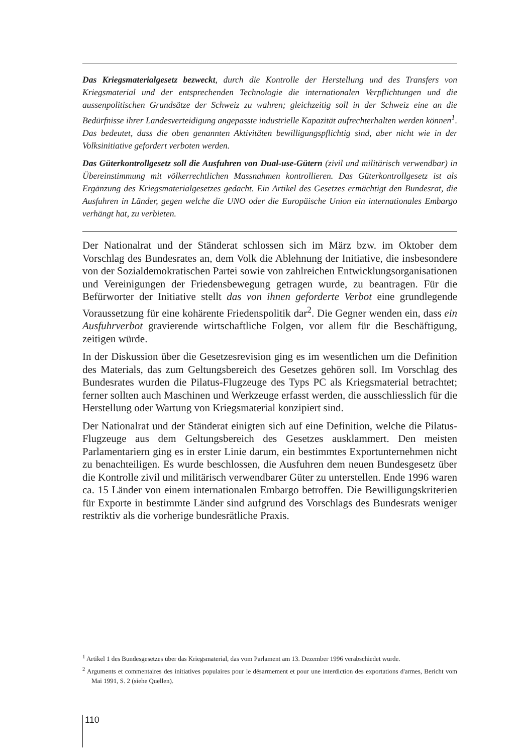Das Kriegsmaterialgesetz bezweckt, durch die Kontrolle der Herstellung und des Transfers von Kriegsmaterial und der entsprechenden Technologie die internationalen Verpflichtungen und die aussenpolitischen Grundsätze der Schweiz zu wahren; gleichzeitig soll in der Schweiz eine an die Bedürfnisse ihrer Landesverteidigung angepasste industrielle Kapazität aufrechterhalten werden können<sup>1</sup>. Das bedeutet, dass die oben genannten Aktivitäten bewilligungspflichtig sind, aber nicht wie in der Volksinitiative gefordert verboten werden.
Das Güterkontrollgesetz soll die Ausfuhren von Dual-use-Gütern (zivil und militärisch verwendbar) in Übereinstimmung mit völkerrechtlichen Massnahmen kontrollieren. Das Güterkontrollgesetz ist als Ergänzung des Kriegsmaterialgesetzes gedacht. Ein Artikel des Gesetzes ermächtigt den Bundesrat, die Ausfuhren in Länder, gegen welche die UNO oder die Europäische Union ein internationales Embargo verhängt hat, zu verbieten.
Der Nationalrat und der Ständerat schlossen sich im März bzw. im Oktober dem Vorschlag des Bundesrates an, dem Volk die Ablehnung der Initiative, die insbesondere von der Sozialdemokratischen Partei sowie von zahlreichen Entwicklungsorganisationen und Vereinigungen der Friedensbewegung getragen wurde, zu beantragen. Für die Befürworter der Initiative stellt das von ihnen geforderte Verbot eine grundlegende Voraussetzung für eine kohärente Friedenspolitik dar<sup>2</sup>. Die Gegner wenden ein, dass ein Ausfuhrverbot gravierende wirtschaftliche Folgen, vor allem für die Beschäftigung, zeitigen würde.
In der Diskussion über die Gesetzesrevision ging es im wesentlichen um die Definition des Materials, das zum Geltungsbereich des Gesetzes gehören soll. Im Vorschlag des Bundesrates wurden die Pilatus-Flugzeuge des Typs PC als Kriegsmaterial betrachtet; ferner sollten auch Maschinen und Werkzeuge erfasst werden, die ausschliesslich für die Herstellung oder Wartung von Kriegsmaterial konzipiert sind.
Der Nationalrat und der Ständerat einigten sich auf eine Definition, welche die Pilatus-Flugzeuge aus dem Geltungsbereich des Gesetzes ausklammert. Den meisten Parlamentariern ging es in erster Linie darum, ein bestimmtes Exportunternehmen nicht zu benachteiligen. Es wurde beschlossen, die Ausfuhren dem neuen Bundesgesetz über die Kontrolle zivil und militärisch verwendbarer Güter zu unterstellen. Ende 1996 waren ca. 15 Länder von einem internationalen Embargo betroffen. Die Bewilligungskriterien für Exporte in bestimmte Länder sind aufgrund des Vorschlags des Bundesrats weniger restriktiv als die vorherige bundesrätliche Praxis.
<sup>1</sup> Artikel 1 des Bundesgesetzes über das Kriegsmaterial, das vom Parlament am 13. Dezember 1996 verabschiedet wurde.
<sup>2</sup> Arguments et commentaires des initiatives populaires pour le désarmement et pour une interdiction des exportations d'armes, Bericht vom Mai 1991, S. 2 (siehe Quellen).
110